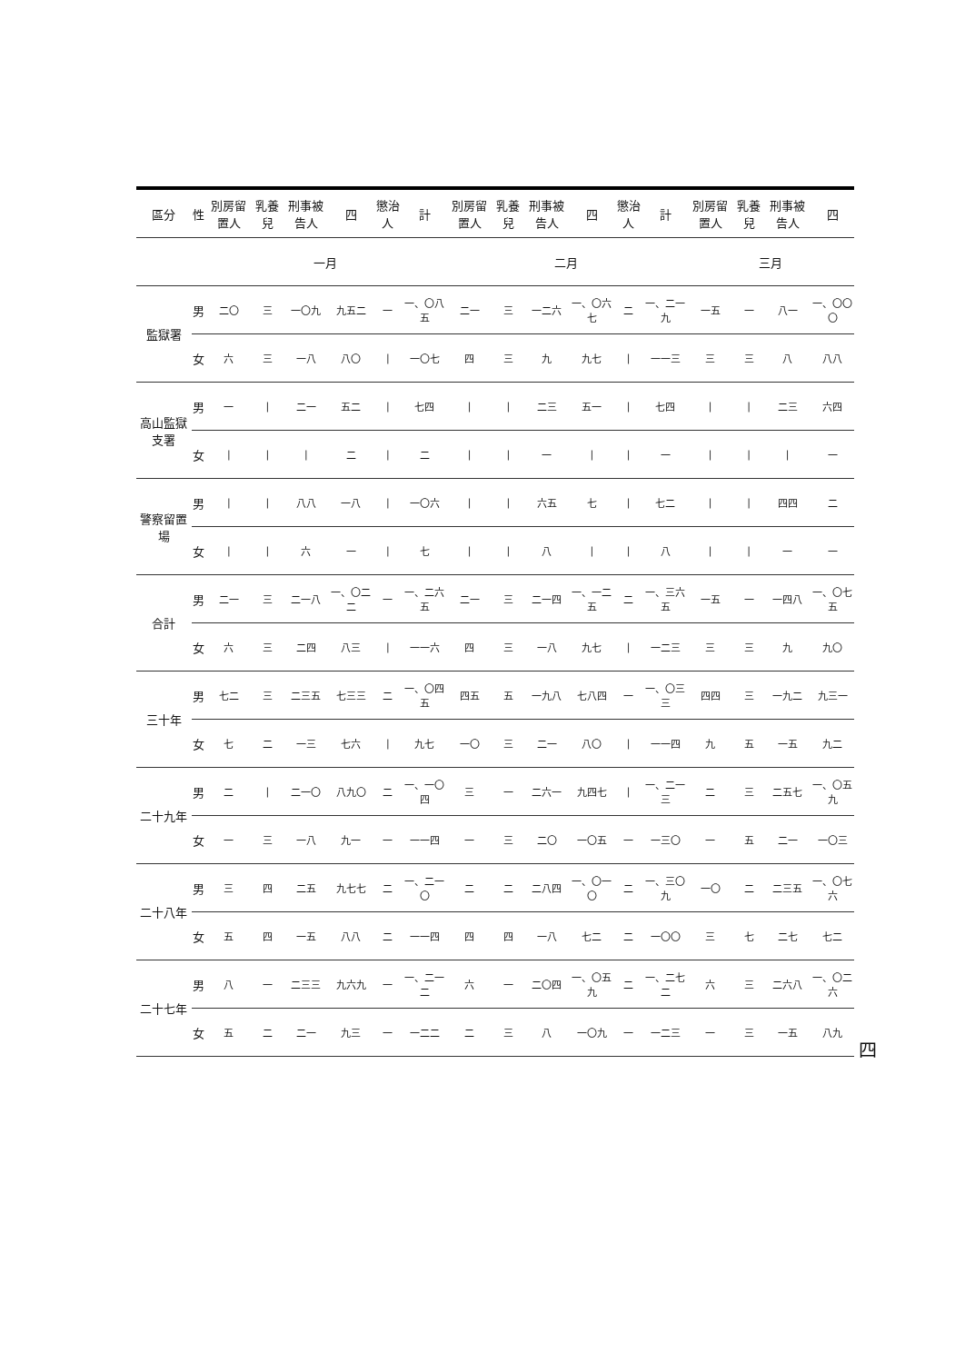| 區分 | 性 | 別房留置人 | 乳養兒 | 刑事被告人 | 四 | 懲治人 | 計 | 別房留置人 | 乳養兒 | 刑事被告人 | 四 | 懲治人 | 計 | 別房留置人 | 乳養兒 | 刑事被告人 | 四 |
| --- | --- | --- | --- | --- | --- | --- | --- | --- | --- | --- | --- | --- | --- | --- | --- | --- | --- |
| | | 一月 | | | | | | 二月 | | | | | | 三月 | | | |
| 監獄署 | 男 | 二〇 | 三 | 一〇九 | 九五二 | 一 | 一、〇八五 | 二一 | 三 | 一二六 | 一、〇六七 | 二 | 一、二一九 | 一五 | 一 | 八一 | 一、〇〇〇 |
| | 女 | 六 | 三 | 一八 | 八〇 | / | 一〇七 | 四 | 三 | 九 | 九七 | / | 一一三 | 三 | 三 | 八 | 八八 |
| 高山監獄支署 | 男 | 一 | / | 二一 | 五二 | / | 七四 | / | / | 二三 | 五一 | / | 七四 | / | / | 二三 | 六四 |
| | 女 | / | / | / | 二 | / | 二 | / | / | 一 | / | / | 一 | / | / | / | 一 |
| 警察留置場 | 男 | / | / | 八八 | 一八 | / | 一〇六 | / | / | 六五 | 七 | / | 七二 | / | / | 四四 | 二 |
| | 女 | / | / | 六 | 一 | / | 七 | / | / | 八 | / | / | 八 | / | / | 一 | 一 |
| 合計 | 男 | 二一 | 三 | 二一八 | 一、〇二二 | 一 | 一、二六五 | 二一 | 三 | 二一四 | 一、一二五 | 二 | 一、三六五 | 一五 | 一 | 一四八 | 一、〇七五 |
| | 女 | 六 | 三 | 二四 | 八三 | / | 一一六 | 四 | 三 | 一八 | 九七 | / | 一二三 | 三 | 三 | 九 | 九〇 |
| 三十年 | 男 | 七二 | 三 | 二三五 | 七三三 | 二 | 一、〇四五 | 四五 | 五 | 一九八 | 七八四 | 一 | 一、〇三三 | 四四 | 三 | 一九二 | 九三一 |
| | 女 | 七 | 二 | 一三 | 七六 | / | 九七 | 一〇 | 三 | 二一 | 八〇 | / | 一一四 | 九 | 五 | 一五 | 九二 |
| 二十九年 | 男 | 二 | / | 二一〇 | 八九〇 | 二 | 一、一〇四 | 三 | 一 | 二六一 | 九四七 | / | 一、二一三 | 二 | 三 | 二五七 | 一、〇五九 |
| | 女 | 一 | 三 | 一八 | 九一 | 一 | 一一四 | 一 | 三 | 二〇 | 一〇五 | 一 | 一三〇 | 一 | 五 | 二一 | 一〇三 |
| 二十八年 | 男 | 三 | 四 | 二五 | 九七七 | 二 | 一、二一〇 | 二 | 二 | 二八四 | 一、〇一〇 | 二 | 一、三〇九 | 一〇 | 二 | 二三五 | 一、〇七六 |
| | 女 | 五 | 四 | 一五 | 八八 | 二 | 一一四 | 四 | 四 | 一八 | 七二 | 二 | 一〇〇 | 三 | 七 | 二七 | 七二 |
| 二十七年 | 男 | 八 | 一 | 二三三 | 九六九 | 一 | 一、二一二 | 六 | 一 | 二〇四 | 一、〇五九 | 二 | 一、二七二 | 六 | 三 | 二六八 | 一、〇二六 |
| | 女 | 五 | 二 | 二一 | 九三 | 一 | 一二二 | 二 | 三 | 八 | 一〇九 | 一 | 一二三 | 一 | 三 | 一五 | 八九 |
四